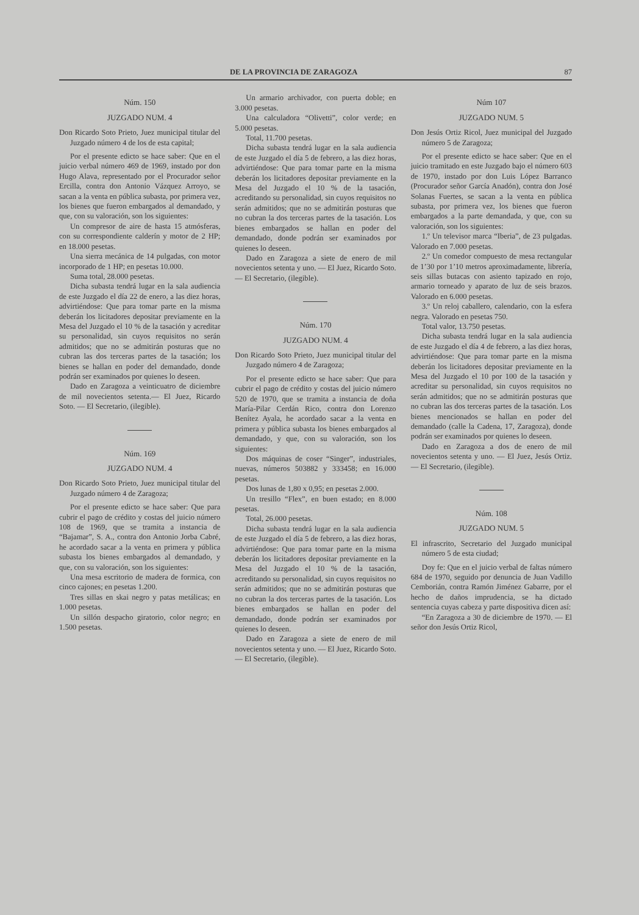DE LA PROVINCIA DE ZARAGOZA 87
Núm. 150
JUZGADO NUM. 4
Don Ricardo Soto Prieto, Juez municipal titular del Juzgado número 4 de los de esta capital;
Por el presente edicto se hace saber: Que en el juicio verbal número 469 de 1969, instado por don Hugo Alava, representado por el Procurador señor Ercilla, contra don Antonio Vázquez Arroyo, se sacan a la venta en pública subasta, por primera vez, los bienes que fueron embargados al demandado, y que, con su valoración, son los siguientes:
Un compresor de aire de hasta 15 atmósferas, con su correspondiente calderín y motor de 2 HP; en 18.000 pesetas.
Una sierra mecánica de 14 pulgadas, con motor incorporado de 1 HP; en pesetas 10.000.
Suma total, 28.000 pesetas.
Dicha subasta tendrá lugar en la sala audiencia de este Juzgado el día 22 de enero, a las diez horas, advirtiéndose: Que para tomar parte en la misma deberán los licitadores depositar previamente en la Mesa del Juzgado el 10 % de la tasación y acreditar su personalidad, sin cuyos requisitos no serán admitidos; que no se admitirán posturas que no cubran las dos terceras partes de la tasación; los bienes se hallan en poder del demandado, donde podrán ser examinados por quienes lo deseen.
Dado en Zaragoza a veinticuatro de diciembre de mil novecientos setenta.— El Juez, Ricardo Soto. — El Secretario, (ilegible).
Núm. 169
JUZGADO NUM. 4
Don Ricardo Soto Prieto, Juez municipal titular del Juzgado número 4 de Zaragoza;
Por el presente edicto se hace saber: Que para cubrir el pago de crédito y costas del juicio número 108 de 1969, que se tramita a instancia de “Bajamar”, S. A., contra don Antonio Jorba Cabré, he acordado sacar a la venta en primera y pública subasta los bienes embargados al demandado, y que, con su valoración, son los siguientes:
Una mesa escritorio de madera de formica, con cinco cajones; en pesetas 1.200.
Tres sillas en skai negro y patas metálicas; en 1.000 pesetas.
Un sillón despacho giratorio, color negro; en 1.500 pesetas.
Un armario archivador, con puerta doble; en 3.000 pesetas.
Una calculadora “Olivetti”, color verde; en 5.000 pesetas.
Total, 11.700 pesetas.
Dicha subasta tendrá lugar en la sala audiencia de este Juzgado el día 5 de febrero, a las diez horas, advirtiéndose: Que para tomar parte en la misma deberán los licitadores depositar previamente en la Mesa del Juzgado el 10 % de la tasación, acreditando su personalidad, sin cuyos requisitos no serán admitidos; que no se admitirán posturas que no cubran la dos terceras partes de la tasación. Los bienes embargados se hallan en poder del demandado, donde podrán ser examinados por quienes lo deseen.
Dado en Zaragoza a siete de enero de mil novecientos setenta y uno. — El Juez, Ricardo Soto. — El Secretario, (ilegible).
Núm. 170
JUZGADO NUM. 4
Don Ricardo Soto Prieto, Juez municipal titular del Juzgado número 4 de Zaragoza;
Por el presente edicto se hace saber: Que para cubrir el pago de crédito y costas del juicio número 520 de 1970, que se tramita a instancia de doña María-Pilar Cerdán Rico, contra don Lorenzo Benítez Ayala, he acordado sacar a la venta en primera y pública subasta los bienes embargados al demandado, y que, con su valoración, son los siguientes:
Dos máquinas de coser “Singer”, industriales, nuevas, números 503882 y 333458; en 16.000 pesetas.
Dos lunas de 1,80 x 0,95; en pesetas 2.000.
Un tresillo “Flex”, en buen estado; en 8.000 pesetas.
Total, 26.000 pesetas.
Dicha subasta tendrá lugar en la sala audiencia de este Juzgado el día 5 de febrero, a las diez horas, advirtiéndose: Que para tomar parte en la misma deberán los licitadores depositar previamente en la Mesa del Juzgado el 10 % de la tasación, acreditando su personalidad, sin cuyos requisitos no serán admitidos; que no se admitirán posturas que no cubran la dos terceras partes de la tasación. Los bienes embargados se hallan en poder del demandado, donde podrán ser examinados por quienes lo deseen.
Dado en Zaragoza a siete de enero de mil novecientos setenta y uno. — El Juez, Ricardo Soto. — El Secretario, (ilegible).
Núm 107
JUZGADO NUM. 5
Don Jesús Ortiz Ricol, Juez municipal del Juzgado número 5 de Zaragoza;
Por el presente edicto se hace saber: Que en el juicio tramitado en este Juzgado bajo el número 603 de 1970, instado por don Luis López Barranco (Procurador señor García Anadón), contra don José Solanas Fuertes, se sacan a la venta en pública subasta, por primera vez, los bienes que fueron embargados a la parte demandada, y que, con su valoración, son los siguientes:
1.º Un televisor marca “Iberia”, de 23 pulgadas. Valorado en 7.000 pesetas.
2.º Un comedor compuesto de mesa rectangular de 1’30 por 1’10 metros aproximadamente, librería, seis sillas butacas con asiento tapizado en rojo, armario torneado y aparato de luz de seis brazos. Valorado en 6.000 pesetas.
3.º Un reloj caballero, calendario, con la esfera negra. Valorado en pesetas 750.
Total valor, 13.750 pesetas.
Dicha subasta tendrá lugar en la sala audiencia de este Juzgado el día 4 de febrero, a las diez horas, advirtiéndose: Que para tomar parte en la misma deberán los licitadores depositar previamente en la Mesa del Juzgado el 10 por 100 de la tasación y acreditar su personalidad, sin cuyos requisitos no serán admitidos; que no se admitirán posturas que no cubran las dos terceras partes de la tasación. Los bienes mencionados se hallan en poder del demandado (calle la Cadena, 17, Zaragoza), donde podrán ser examinados por quienes lo deseen.
Dado en Zaragoza a dos de enero de mil novecientos setenta y uno. — El Juez, Jesús Ortiz. — El Secretario, (ilegible).
Núm. 108
JUZGADO NUM. 5
El infrascrito, Secretario del Juzgado municipal número 5 de esta ciudad;
Doy fe: Que en el juicio verbal de faltas número 684 de 1970, seguido por denuncia de Juan Vadillo Cemborián, contra Ramón Jiménez Gabarre, por el hecho de daños imprudencia, se ha dictado sentencia cuyas cabeza y parte dispositiva dicen así:
“En Zaragoza a 30 de diciembre de 1970. — El señor don Jesús Ortiz Ricol,